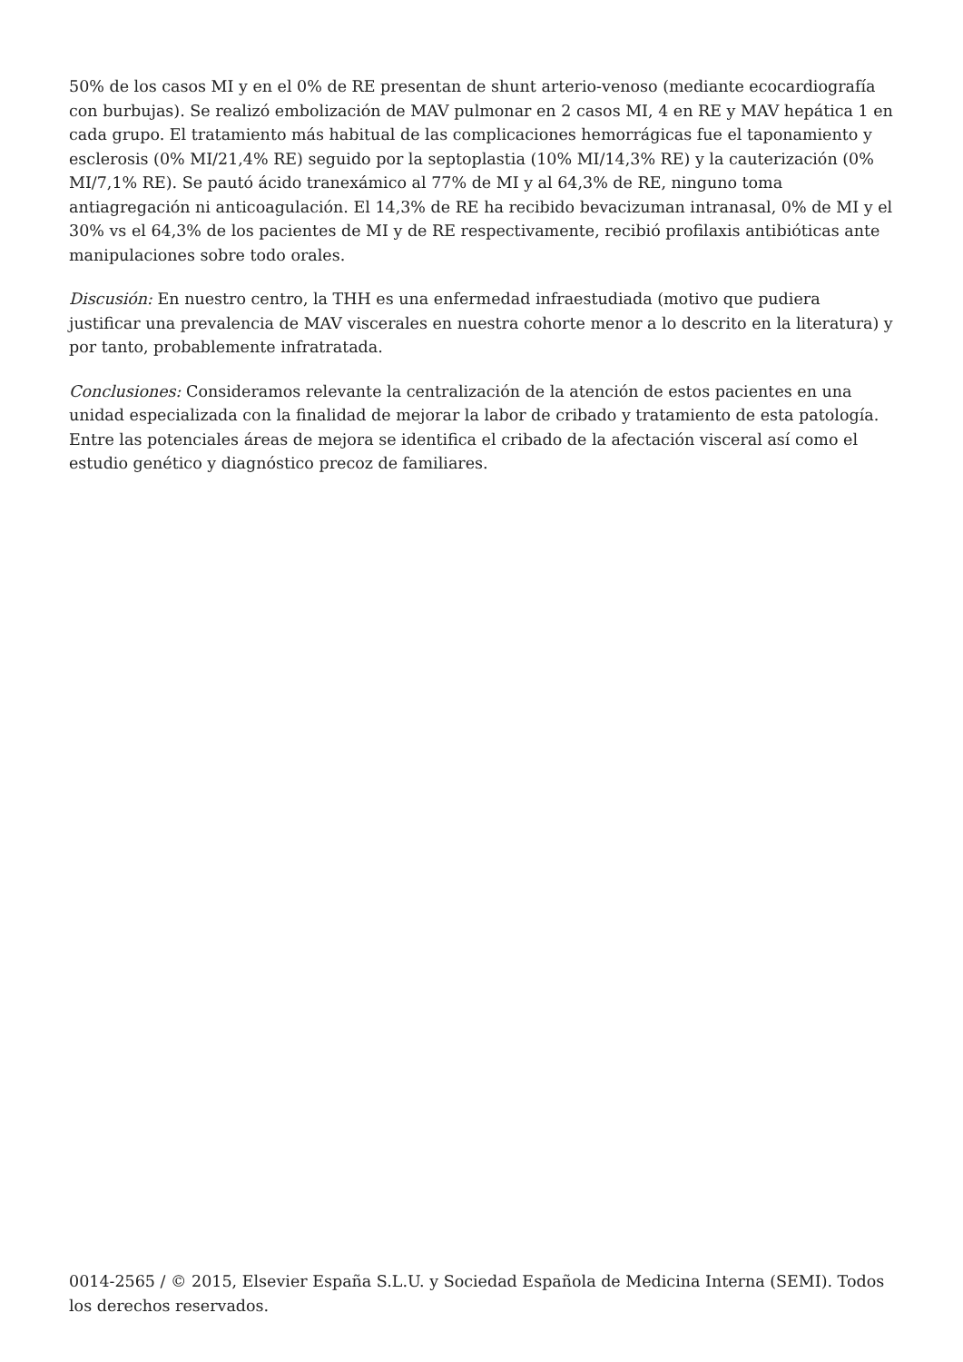50% de los casos MI y en el 0% de RE presentan de shunt arterio-venoso (mediante ecocardiografía con burbujas). Se realizó embolización de MAV pulmonar en 2 casos MI, 4 en RE y MAV hepática 1 en cada grupo. El tratamiento más habitual de las complicaciones hemorrágicas fue el taponamiento y esclerosis (0% MI/21,4% RE) seguido por la septoplastia (10% MI/14,3% RE) y la cauterización (0% MI/7,1% RE). Se pautó ácido tranexámico al 77% de MI y al 64,3% de RE, ninguno toma antiagregación ni anticoagulación. El 14,3% de RE ha recibido bevacizuman intranasal, 0% de MI y el 30% vs el 64,3% de los pacientes de MI y de RE respectivamente, recibió profilaxis antibióticas ante manipulaciones sobre todo orales.
Discusión: En nuestro centro, la THH es una enfermedad infraestudiada (motivo que pudiera justificar una prevalencia de MAV viscerales en nuestra cohorte menor a lo descrito en la literatura) y por tanto, probablemente infratratada.
Conclusiones: Consideramos relevante la centralización de la atención de estos pacientes en una unidad especializada con la finalidad de mejorar la labor de cribado y tratamiento de esta patología. Entre las potenciales áreas de mejora se identifica el cribado de la afectación visceral así como el estudio genético y diagnóstico precoz de familiares.
0014-2565 / © 2015, Elsevier España S.L.U. y Sociedad Española de Medicina Interna (SEMI). Todos los derechos reservados.